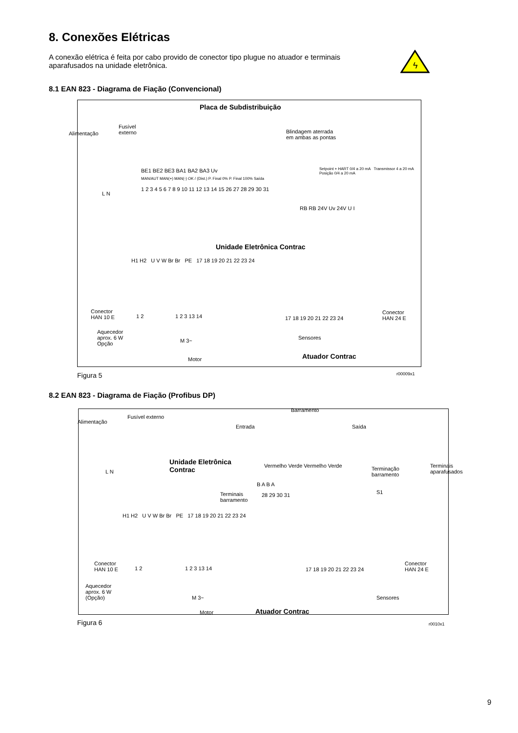8. Conexões Elétricas
A conexão elétrica é feita por cabo provido de conector tipo plugue no atuador e terminais aparafusados na unidade eletrônica.
ϟ
8.1 EAN 823 - Diagrama de Fiação (Convencional)
Placa de Subdistribuição
Alimentação
Fusível
externo
Blindagem aterrada
em ambas as pontas
BE1 BE2 BE3 BA1 BA2 BA3 Uv
MAN/AUT MAN(+) MAN(-) OK / (Dist.) P. Final 0% P. Final 100% Saída
Setpoint + HART 0/4 a 20 mA Transmissor 4 a 20 mA Posição 0/4 a 20 mA
1 2 3 4 5 6 7 8 9 10 11 12 13 14 15 26 27 28 29 30 31
L N
RB RB 24V Uv 24V U I
Unidade Eletrônica Contrac
H1 H2 U V W Br Br PE 17 18 19 20 21 22 23 24
Conector
HAN 10 E
1 2 1 2 3 13 14 17 18 19 20 21 22 23 24
Conector
HAN 24 E
Aquecedor
aprox. 6 W
Opção
M 3~
Motor
Sensores
Atuador Contrac
Figura 5 r00009x1
8.2 EAN 823 - Diagrama de Fiação (Profibus DP)
Alimentação
Fusível externo
Barramento
Entrada Saída
L N
Unidade Eletrônica
Contrac
Vermelho Verde Vermelho Verde
Terminação
barramento
B A B A
Terminais
barramento
28 29 30 31 S1
Terminais aparafusados
H1 H2 U V W Br Br PE 17 18 19 20 21 22 23 24
Conector
HAN 10 E
1 2 1 2 3 13 14 17 18 19 20 21 22 23 24
Conector
HAN 24 E
Aquecedor
aprox. 6 W
(Opção)
M 3~
Motor
Sensores
Atuador Contrac
Figura 6 r0010x1
9